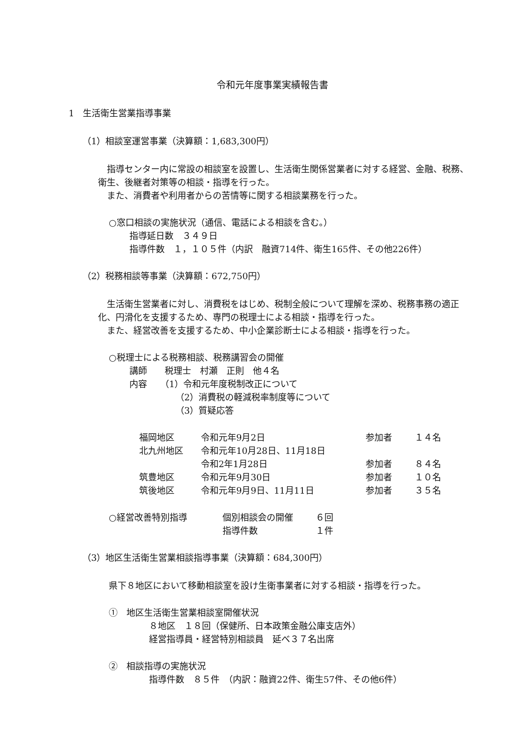令和元年度事業実績報告書
1　生活衛生営業指導事業
（1）相談室運営事業（決算額：1,683,300円）
　指導センター内に常設の相談室を設置し、生活衛生関係営業者に対する経営、金融、税務、衛生、後継者対策等の相談・指導を行った。
　また、消費者や利用者からの苦情等に関する相談業務を行った。
○窓口相談の実施状況（通信、電話による相談を含む。）
指導延日数　３４９日
指導件数　１，１０５件（内訳　融資714件、衛生165件、その他226件）
（2）税務相談等事業（決算額：672,750円）
　生活衛生営業者に対し、消費税をはじめ、税制全般について理解を深め、税務事務の適正化、円滑化を支援するため、専門の税理士による相談・指導を行った。
　また、経営改善を支援するため、中小企業診断士による相談・指導を行った。
○税理士による税務相談、税務講習会の開催
講師　　税理士　村瀬　正則　他４名
内容　　（1）令和元年度税制改正について
（2）消費税の軽減税率制度等について
（3）質疑応答
| 福岡地区 | 令和元年9月2日 | 参加者 | １４名 |
| 北九州地区 | 令和元年10月28日、11月18日 | | |
| | 令和2年1月28日 | 参加者 | ８４名 |
| 筑豊地区 | 令和元年9月30日 | 参加者 | １０名 |
| 筑後地区 | 令和元年9月9日、11月11日 | 参加者 | ３５名 |
| ○経営改善特別指導 | 個別相談会の開催 | ６回 |
| | 指導件数 | １件 |
（3）地区生活衛生営業相談指導事業（決算額：684,300円）
県下８地区において移動相談室を設け生衛事業者に対する相談・指導を行った。
①　地区生活衛生営業相談室開催状況
８地区　１８回（保健所、日本政策金融公庫支店外）
経営指導員・経営特別相談員　延べ３７名出席
②　相談指導の実施状況
指導件数　８５件　（内訳：融資22件、衛生57件、その他6件）